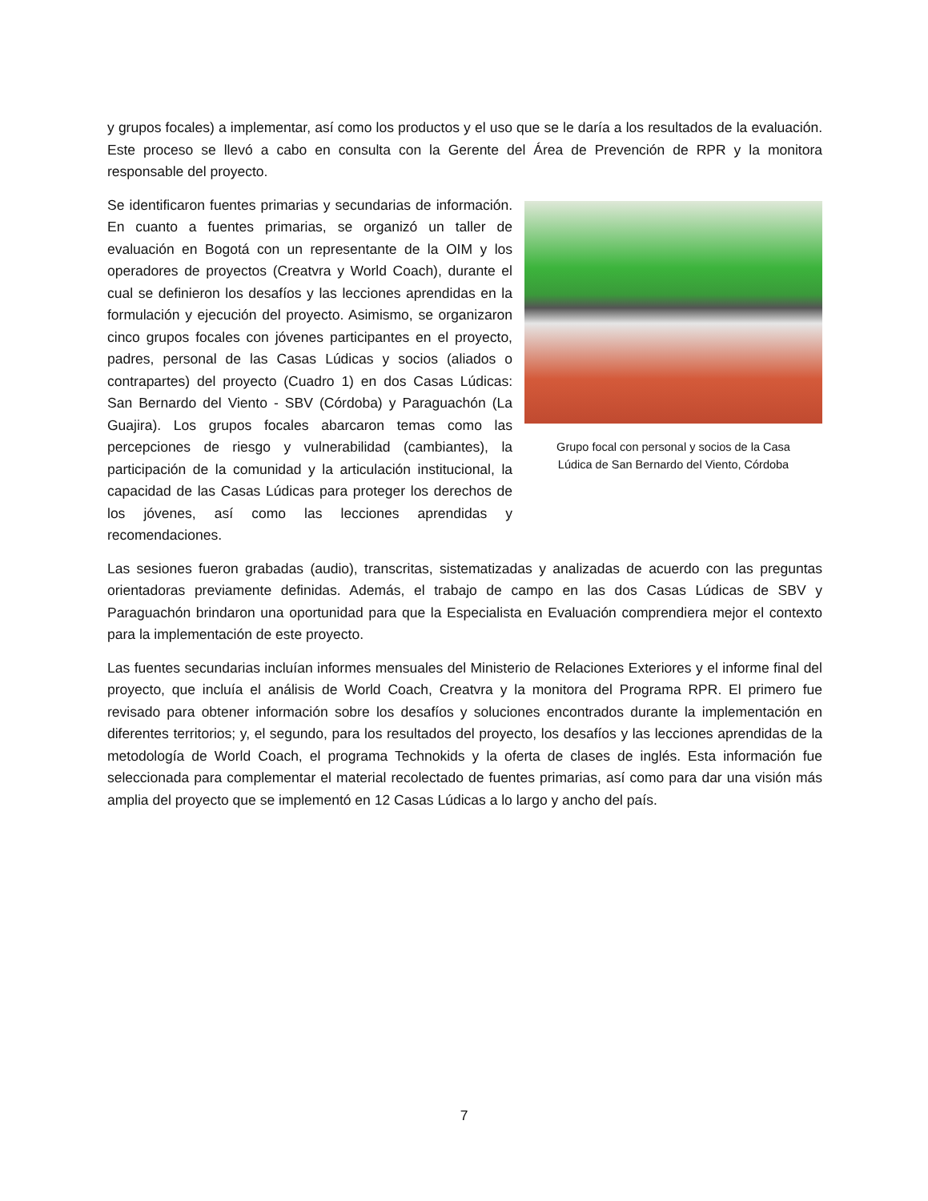y grupos focales) a implementar, así como los productos y el uso que se le daría a los resultados de la evaluación. Este proceso se llevó a cabo en consulta con la Gerente del Área de Prevención de RPR y la monitora responsable del proyecto.
Se identificaron fuentes primarias y secundarias de información. En cuanto a fuentes primarias, se organizó un taller de evaluación en Bogotá con un representante de la OIM y los operadores de proyectos (Creatvra y World Coach), durante el cual se definieron los desafíos y las lecciones aprendidas en la formulación y ejecución del proyecto. Asimismo, se organizaron cinco grupos focales con jóvenes participantes en el proyecto, padres, personal de las Casas Lúdicas y socios (aliados o contrapartes) del proyecto (Cuadro 1) en dos Casas Lúdicas: San Bernardo del Viento - SBV (Córdoba) y Paraguachón (La Guajira). Los grupos focales abarcaron temas como las percepciones de riesgo y vulnerabilidad (cambiantes), la participación de la comunidad y la articulación institucional, la capacidad de las Casas Lúdicas para proteger los derechos de los jóvenes, así como las lecciones aprendidas y recomendaciones.
Grupo focal con personal y socios de la Casa
Lúdica de San Bernardo del Viento, Córdoba
Las sesiones fueron grabadas (audio), transcritas, sistematizadas y analizadas de acuerdo con las preguntas orientadoras previamente definidas. Además, el trabajo de campo en las dos Casas Lúdicas de SBV y Paraguachón brindaron una oportunidad para que la Especialista en Evaluación comprendiera mejor el contexto para la implementación de este proyecto.
Las fuentes secundarias incluían informes mensuales del Ministerio de Relaciones Exteriores y el informe final del proyecto, que incluía el análisis de World Coach, Creatvra y la monitora del Programa RPR. El primero fue revisado para obtener información sobre los desafíos y soluciones encontrados durante la implementación en diferentes territorios; y, el segundo, para los resultados del proyecto, los desafíos y las lecciones aprendidas de la metodología de World Coach, el programa Technokids y la oferta de clases de inglés. Esta información fue seleccionada para complementar el material recolectado de fuentes primarias, así como para dar una visión más amplia del proyecto que se implementó en 12 Casas Lúdicas a lo largo y ancho del país.
7